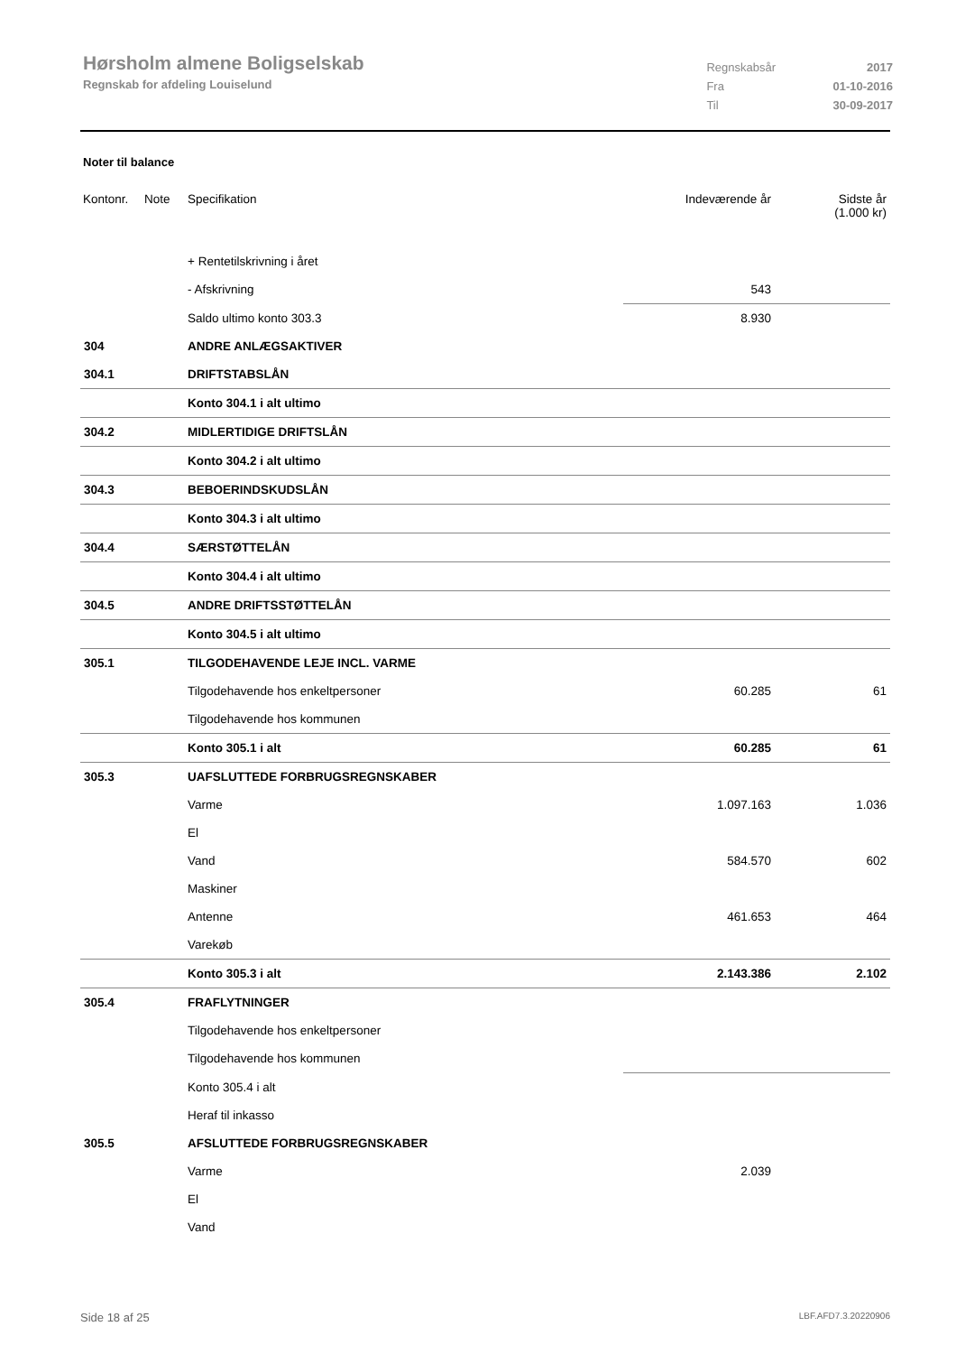Hørsholm almene Boligselskab
Regnskab for afdeling Louiselund
| Regnskabsår | 2017 |
| Fra | 01-10-2016 |
| Til | 30-09-2017 |
Noter til balance
| Kontonr. | Note | Specifikation | Indeværende år | Sidste år (1.000 kr) |
| | | + Rentetilskrivning i året | | |
| | | - Afskrivning | 543 | |
| | | Saldo ultimo konto 303.3 | 8.930 | |
| 304 | | ANDRE ANLÆGSAKTIVER | | |
| 304.1 | | DRIFTSTABSLÅN | | |
| | | Konto 304.1 i alt ultimo | | |
| 304.2 | | MIDLERTIDIGE DRIFTSLÅN | | |
| | | Konto 304.2 i alt ultimo | | |
| 304.3 | | BEBOERINDSKUDSLÅN | | |
| | | Konto 304.3 i alt ultimo | | |
| 304.4 | | SÆRSTØTTELÅN | | |
| | | Konto 304.4 i alt ultimo | | |
| 304.5 | | ANDRE DRIFTSSTØTTELÅN | | |
| | | Konto 304.5 i alt ultimo | | |
| 305.1 | | TILGODEHAVENDE LEJE INCL. VARME | | |
| | | Tilgodehavende hos enkeltpersoner | 60.285 | 61 |
| | | Tilgodehavende hos kommunen | | |
| | | Konto 305.1 i alt | 60.285 | 61 |
| 305.3 | | UAFSLUTTEDE FORBRUGSREGNSKABER | | |
| | | Varme | 1.097.163 | 1.036 |
| | | El | | |
| | | Vand | 584.570 | 602 |
| | | Maskiner | | |
| | | Antenne | 461.653 | 464 |
| | | Varekøb | | |
| | | Konto 305.3 i alt | 2.143.386 | 2.102 |
| 305.4 | | FRAFLYTNINGER | | |
| | | Tilgodehavende hos enkeltpersoner | | |
| | | Tilgodehavende hos kommunen | | |
| | | Konto 305.4 i alt | | |
| | | Heraf til inkasso | | |
| 305.5 | | AFSLUTTEDE FORBRUGSREGNSKABER | | |
| | | Varme | 2.039 | |
| | | El | | |
| | | Vand | | |
Side 18 af 25 LBF.AFD7.3.20220906